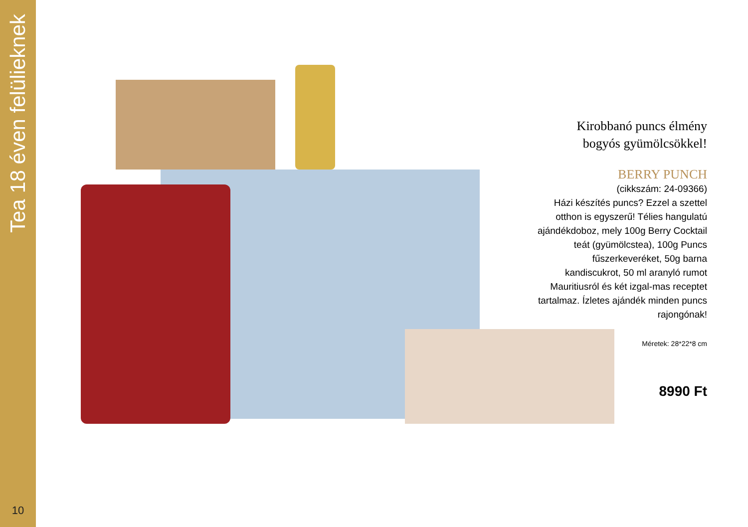Tea 18 éven felülieknek
10
Kirobbanó puncs élmény
bogyós gyümölcsökkel!
BERRY PUNCH
(cikkszám: 24-09366)
Házi készítés puncs? Ezzel a szettel otthon is egyszerű! Télies hangulatú ajándékdoboz, mely 100g Berry Cocktail teát (gyümölcstea), 100g Puncs fűszerkeveréket, 50g barna kandiscukrot, 50 ml aranyló rumot Mauritiusról és két izgal-mas receptet tartalmaz. Ízletes ajándék minden puncs rajongónak!
Méretek: 28*22*8 cm
8990 Ft